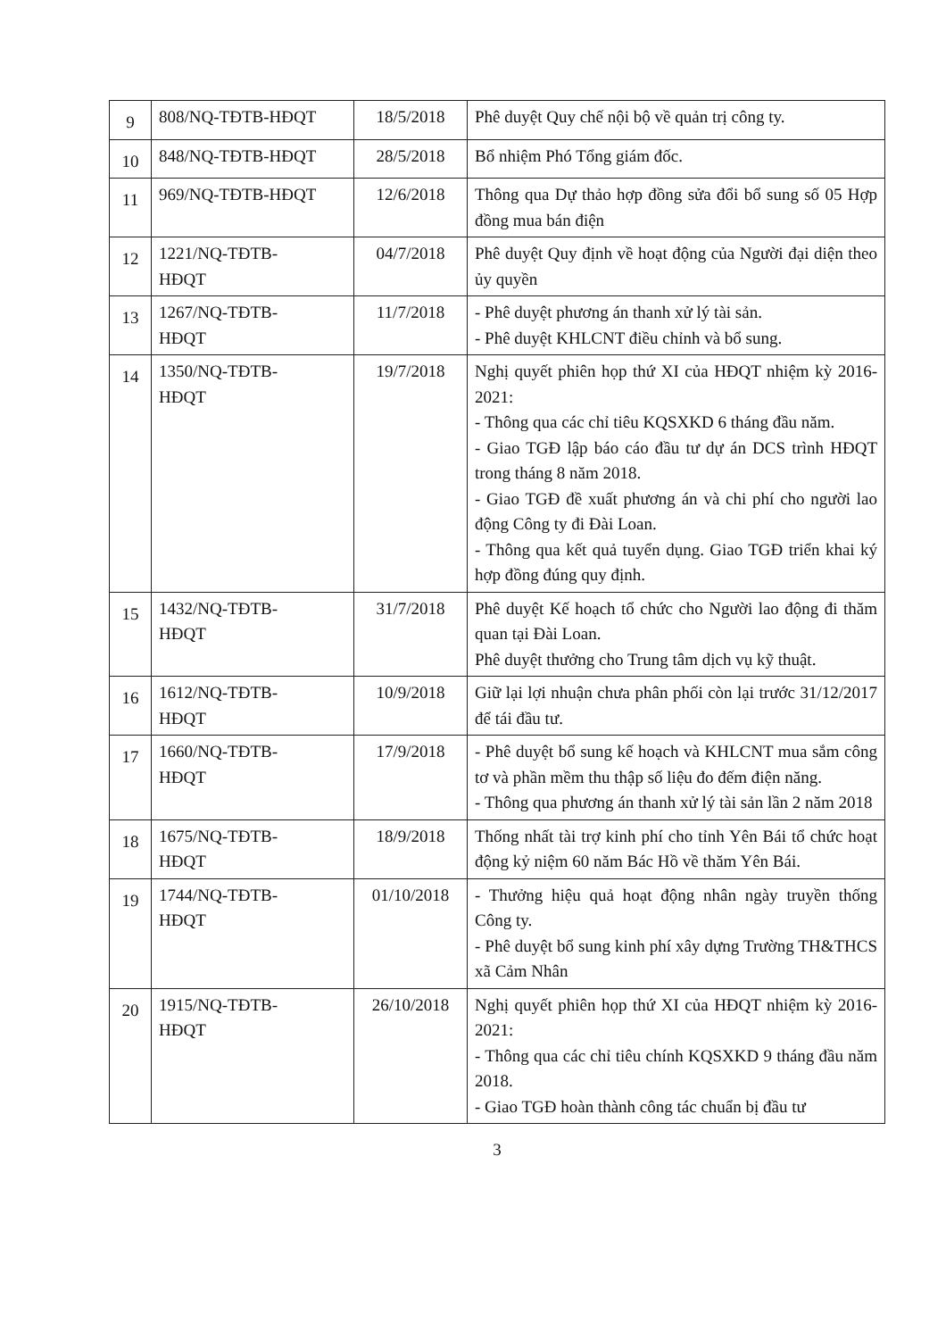| 9 | 808/NQ-TĐTB-HĐQT | 18/5/2018 | Phê duyệt Quy chế nội bộ về quản trị công ty. |
| 10 | 848/NQ-TĐTB-HĐQT | 28/5/2018 | Bổ nhiệm Phó Tổng giám đốc. |
| 11 | 969/NQ-TĐTB-HĐQT | 12/6/2018 | Thông qua Dự thảo hợp đồng sửa đổi bổ sung số 05 Hợp đồng mua bán điện |
| 12 | 1221/NQ-TĐTB- HĐQT | 04/7/2018 | Phê duyệt Quy định về hoạt động của Người đại diện theo ủy quyền |
| 13 | 1267/NQ-TĐTB- HĐQT | 11/7/2018 | - Phê duyệt phương án thanh xử lý tài sản. - Phê duyệt KHLCNT điều chỉnh và bổ sung. |
| 14 | 1350/NQ-TĐTB- HĐQT | 19/7/2018 | Nghị quyết phiên họp thứ XI của HĐQT nhiệm kỳ 2016-2021: - Thông qua các chỉ tiêu KQSXKD 6 tháng đầu năm. - Giao TGĐ lập báo cáo đầu tư dự án DCS trình HĐQT trong tháng 8 năm 2018. - Giao TGĐ đề xuất phương án và chi phí cho người lao động Công ty đi Đài Loan. - Thông qua kết quả tuyển dụng. Giao TGĐ triển khai ký hợp đồng đúng quy định. |
| 15 | 1432/NQ-TĐTB- HĐQT | 31/7/2018 | Phê duyệt Kế hoạch tổ chức cho Người lao động đi thăm quan tại Đài Loan. Phê duyệt thưởng cho Trung tâm dịch vụ kỹ thuật. |
| 16 | 1612/NQ-TĐTB- HĐQT | 10/9/2018 | Giữ lại lợi nhuận chưa phân phối còn lại trước 31/12/2017 để tái đầu tư. |
| 17 | 1660/NQ-TĐTB- HĐQT | 17/9/2018 | - Phê duyệt bổ sung kế hoạch và KHLCNT mua sắm công tơ và phần mềm thu thập số liệu đo đếm điện năng. - Thông qua phương án thanh xử lý tài sản lần 2 năm 2018 |
| 18 | 1675/NQ-TĐTB- HĐQT | 18/9/2018 | Thống nhất tài trợ kinh phí cho tỉnh Yên Bái tổ chức hoạt động kỷ niệm 60 năm Bác Hồ về thăm Yên Bái. |
| 19 | 1744/NQ-TĐTB- HĐQT | 01/10/2018 | - Thưởng hiệu quả hoạt động nhân ngày truyền thống Công ty. - Phê duyệt bổ sung kinh phí xây dựng Trường TH&THCS xã Cảm Nhân |
| 20 | 1915/NQ-TĐTB- HĐQT | 26/10/2018 | Nghị quyết phiên họp thứ XI của HĐQT nhiệm kỳ 2016-2021: - Thông qua các chỉ tiêu chính KQSXKD 9 tháng đầu năm 2018. - Giao TGĐ hoàn thành công tác chuẩn bị đầu tư |
3